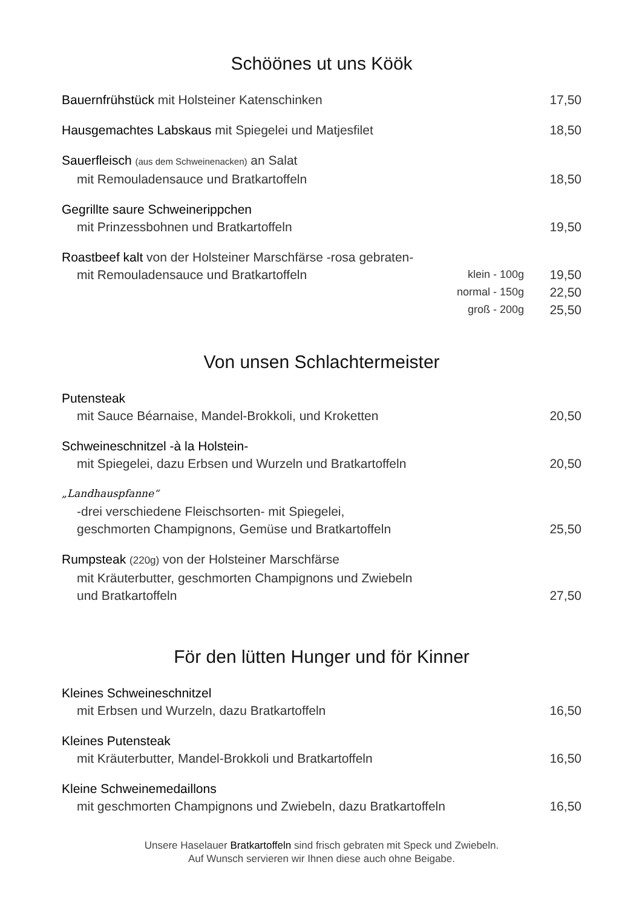Schöönes ut uns Köök
Bauernfrühstück mit Holsteiner Katenschinken 17,50
Hausgemachtes Labskaus mit Spiegelei und Matjesfilet 18,50
Sauerfleisch (aus dem Schweinenacken) an Salat
mit Remouladensauce und Bratkartoffeln 18,50
Gegrillte saure Schweinerippchen
mit Prinzessbohnen und Bratkartoffeln 19,50
Roastbeef kalt von der Holsteiner Marschfärse -rosa gebraten-
mit Remouladensauce und Bratkartoffeln klein - 100g 19,50
normal - 150g 22,50
groß - 200g 25,50
Von unsen Schlachtermeister
Putensteak
mit Sauce Béarnaise, Mandel-Brokkoli, und Kroketten 20,50
Schweineschnitzel -à la Holstein-
mit Spiegelei, dazu Erbsen und Wurzeln und Bratkartoffeln 20,50
„Landhauspfanne“
-drei verschiedene Fleischsorten- mit Spiegelei,
geschmorten Champignons, Gemüse und Bratkartoffeln 25,50
Rumpsteak (220g) von der Holsteiner Marschfärse
mit Kräuterbutter, geschmorten Champignons und Zwiebeln
und Bratkartoffeln 27,50
För den lütten Hunger und för Kinner
Kleines Schweineschnitzel
mit Erbsen und Wurzeln, dazu Bratkartoffeln 16,50
Kleines Putensteak
mit Kräuterbutter, Mandel-Brokkoli und Bratkartoffeln 16,50
Kleine Schweinemedaillons
mit geschmorten Champignons und Zwiebeln, dazu Bratkartoffeln 16,50
Unsere Haselauer Bratkartoffeln sind frisch gebraten mit Speck und Zwiebeln.
Auf Wunsch servieren wir Ihnen diese auch ohne Beigabe.